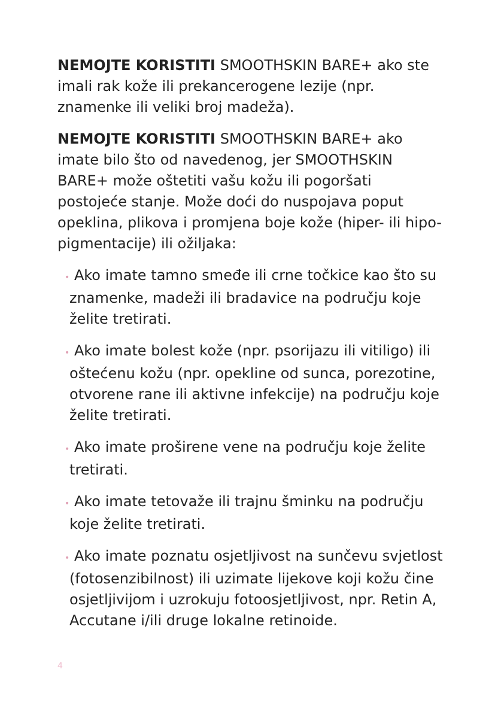NEMOJTE KORISTITI SMOOTHSKIN BARE+ ako ste imali rak kože ili prekancerogene lezije (npr. znamenke ili veliki broj madeža).
NEMOJTE KORISTITI SMOOTHSKIN BARE+ ako imate bilo što od navedenog, jer SMOOTHSKIN BARE+ može oštetiti vašu kožu ili pogoršati postojeće stanje. Može doći do nuspojava poput opeklina, plikova i promjena boje kože (hiper- ili hipo-pigmentacije) ili ožiljaka:
• Ako imate tamno smeđe ili crne točkice kao što su znamenke, madeži ili bradavice na području koje želite tretirati.
• Ako imate bolest kože (npr. psorijazu ili vitiligo) ili oštećenu kožu (npr. opekline od sunca, porezotine, otvorene rane ili aktivne infekcije) na području koje želite tretirati.
• Ako imate proširene vene na području koje želite tretirati.
• Ako imate tetovaže ili trajnu šminku na području koje želite tretirati.
• Ako imate poznatu osjetljivost na sunčevu svjetlost (fotosenzibilnost) ili uzimate lijekove koji kožu čine osjetljivijom i uzrokuju fotoosjetljivost, npr. Retin A, Accutane i/ili druge lokalne retinoide.
4